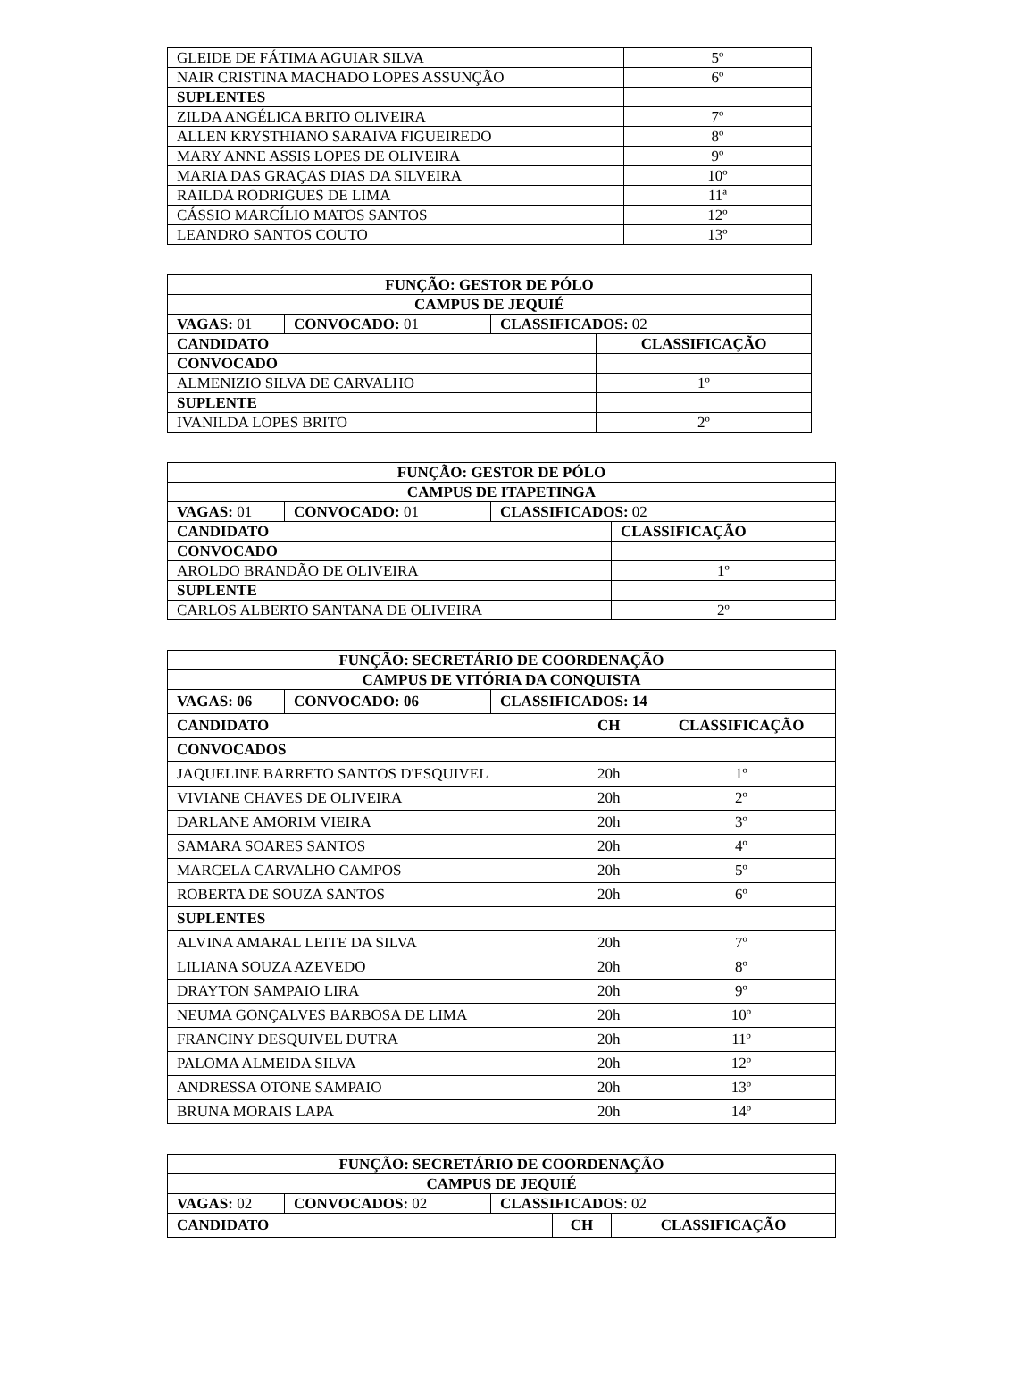| GLEIDE DE FÁTIMA AGUIAR SILVA | 5º |
| NAIR CRISTINA MACHADO LOPES ASSUNÇÃO | 6º |
| SUPLENTES | |
| ZILDA ANGÉLICA BRITO OLIVEIRA | 7º |
| ALLEN KRYSTHIANO SARAIVA FIGUEIREDO | 8º |
| MARY ANNE ASSIS LOPES DE OLIVEIRA | 9º |
| MARIA DAS GRAÇAS DIAS DA SILVEIRA | 10º |
| RAILDA RODRIGUES DE LIMA | 11ª |
| CÁSSIO MARCÍLIO MATOS SANTOS | 12º |
| LEANDRO SANTOS COUTO | 13º |
| FUNÇÃO: GESTOR DE PÓLO | | | |
| --- | --- | --- | --- |
| CAMPUS DE JEQUIÉ | | | |
| VAGAS: 01 | CONVOCADO: 01 | CLASSIFICADOS: 02 | |
| CANDIDATO | | | CLASSIFICAÇÃO |
| CONVOCADO | | | |
| ALMENIZIO SILVA DE CARVALHO | | | 1º |
| SUPLENTE | | | |
| IVANILDA LOPES BRITO | | | 2º |
| FUNÇÃO: GESTOR DE PÓLO | | | |
| --- | --- | --- | --- |
| CAMPUS DE ITAPETINGA | | | |
| VAGAS: 01 | CONVOCADO: 01 | CLASSIFICADOS: 02 | |
| CANDIDATO | | | CLASSIFICAÇÃO |
| CONVOCADO | | | |
| AROLDO BRANDÃO DE OLIVEIRA | | | 1º |
| SUPLENTE | | | |
| CARLOS ALBERTO SANTANA DE OLIVEIRA | | | 2º |
| FUNÇÃO: SECRETÁRIO DE COORDENAÇÃO | | | | |
| --- | --- | --- | --- | --- |
| CAMPUS DE VITÓRIA DA CONQUISTA | | | | |
| VAGAS: 06 | CONVOCADO: 06 | CLASSIFICADOS: 14 | | |
| CANDIDATO | | | CH | CLASSIFICAÇÃO |
| CONVOCADOS | | | | |
| JAQUELINE BARRETO SANTOS D'ESQUIVEL | | | 20h | 1º |
| VIVIANE CHAVES DE OLIVEIRA | | | 20h | 2º |
| DARLANE AMORIM VIEIRA | | | 20h | 3º |
| SAMARA SOARES SANTOS | | | 20h | 4º |
| MARCELA CARVALHO CAMPOS | | | 20h | 5º |
| ROBERTA DE SOUZA SANTOS | | | 20h | 6º |
| SUPLENTES | | | | |
| ALVINA AMARAL LEITE DA SILVA | | | 20h | 7º |
| LILIANA SOUZA AZEVEDO | | | 20h | 8º |
| DRAYTON SAMPAIO LIRA | | | 20h | 9º |
| NEUMA GONÇALVES BARBOSA DE LIMA | | | 20h | 10º |
| FRANCINY DESQUIVEL DUTRA | | | 20h | 11º |
| PALOMA ALMEIDA SILVA | | | 20h | 12º |
| ANDRESSA OTONE SAMPAIO | | | 20h | 13º |
| BRUNA MORAIS LAPA | | | 20h | 14º |
| FUNÇÃO: SECRETÁRIO DE COORDENAÇÃO | | | | |
| --- | --- | --- | --- | --- |
| CAMPUS DE JEQUIÉ | | | | |
| VAGAS: 02 | CONVOCADOS: 02 | CLASSIFICADOS : 02 | | |
| CANDIDATO | | | CH | CLASSIFICAÇÃO |